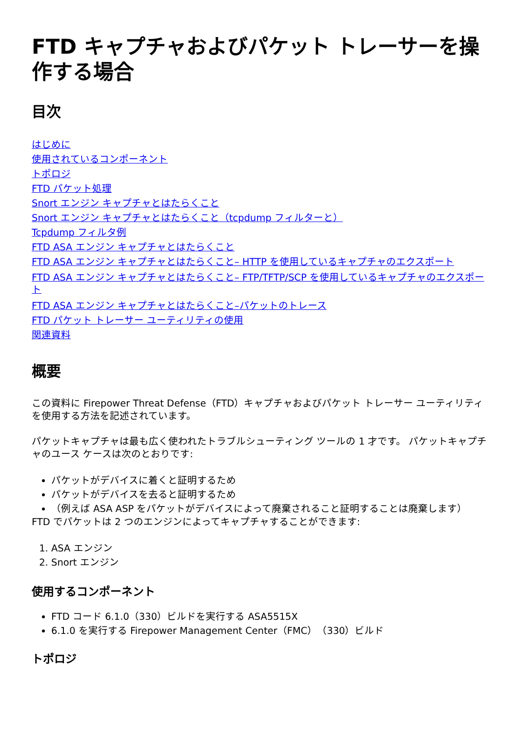FTD キャプチャおよびパケット トレーサーを操作する場合
目次
はじめに
使用されているコンポーネント
トポロジ
FTD パケット処理
Snort エンジン キャプチャとはたらくこと
Snort エンジン キャプチャとはたらくこと（tcpdump フィルターと）
Tcpdump フィルタ例
FTD ASA エンジン キャプチャとはたらくこと
FTD ASA エンジン キャプチャとはたらくこと– HTTP を使用しているキャプチャのエクスポート
FTD ASA エンジン キャプチャとはたらくこと– FTP/TFTP/SCP を使用しているキャプチャのエクスポート
FTD ASA エンジン キャプチャとはたらくこと–パケットのトレース
FTD パケット トレーサー ユーティリティの使用
関連資料
概要
この資料に Firepower Threat Defense（FTD）キャプチャおよびパケット トレーサー ユーティリティを使用する方法を記述されています。
パケットキャプチャは最も広く使われたトラブルシューティング ツールの 1 才です。 パケットキャプチャのユース ケースは次のとおりです:
パケットがデバイスに着くと証明するため
パケットがデバイスを去ると証明するため
（例えば ASA ASP をパケットがデバイスによって廃棄されること証明することは廃棄します）
FTD でパケットは 2 つのエンジンによってキャプチャすることができます:
1. ASA エンジン
2. Snort エンジン
使用するコンポーネント
FTD コード 6.1.0（330）ビルドを実行する ASA5515X
6.1.0 を実行する Firepower Management Center（FMC）（330）ビルド
トポロジ